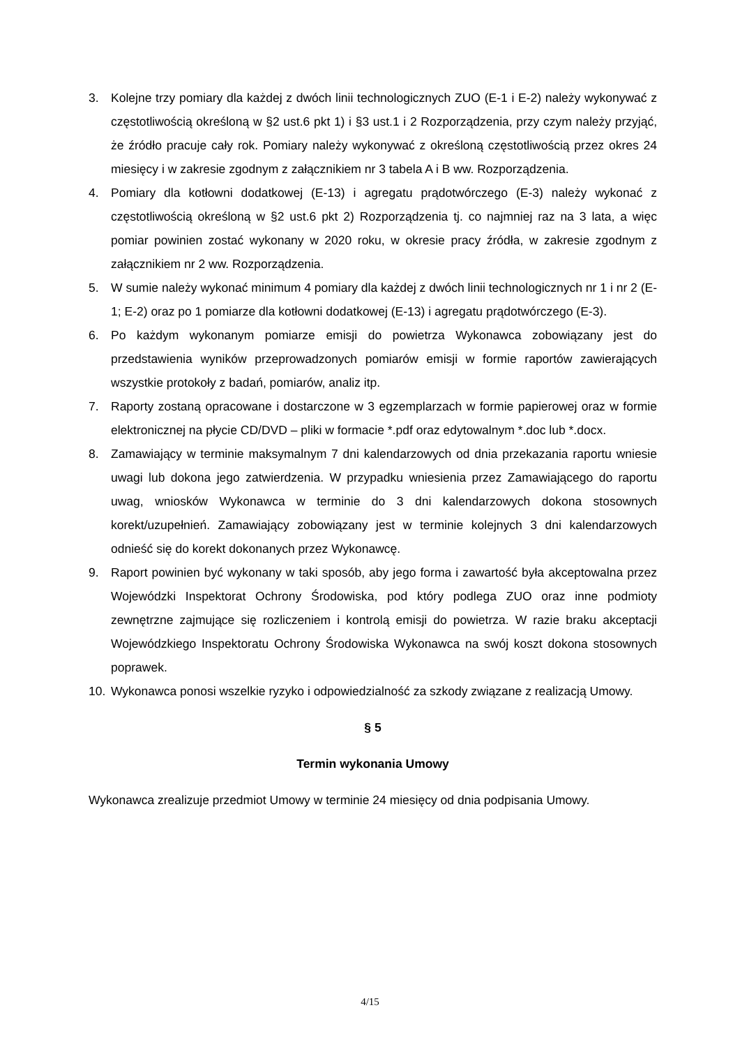3. Kolejne trzy pomiary dla każdej z dwóch linii technologicznych ZUO (E-1 i E-2) należy wykonywać z częstotliwością określoną w §2 ust.6 pkt 1) i §3 ust.1 i 2 Rozporządzenia, przy czym należy przyjąć, że źródło pracuje cały rok. Pomiary należy wykonywać z określoną częstotliwością przez okres 24 miesięcy i w zakresie zgodnym z załącznikiem nr 3 tabela A i B ww. Rozporządzenia.
4. Pomiary dla kotłowni dodatkowej (E-13) i agregatu prądotwórczego (E-3) należy wykonać z częstotliwością określoną w §2 ust.6 pkt 2) Rozporządzenia tj. co najmniej raz na 3 lata, a więc pomiar powinien zostać wykonany w 2020 roku, w okresie pracy źródła, w zakresie zgodnym z załącznikiem nr 2 ww. Rozporządzenia.
5. W sumie należy wykonać minimum 4 pomiary dla każdej z dwóch linii technologicznych nr 1 i nr 2 (E-1; E-2) oraz po 1 pomiarze dla kotłowni dodatkowej (E-13) i agregatu prądotwórczego (E-3).
6. Po każdym wykonanym pomiarze emisji do powietrza Wykonawca zobowiązany jest do przedstawienia wyników przeprowadzonych pomiarów emisji w formie raportów zawierających wszystkie protokoły z badań, pomiarów, analiz itp.
7. Raporty zostaną opracowane i dostarczone w 3 egzemplarzach w formie papierowej oraz w formie elektronicznej na płycie CD/DVD – pliki w formacie *.pdf oraz edytowalnym *.doc lub *.docx.
8. Zamawiający w terminie maksymalnym 7 dni kalendarzowych od dnia przekazania raportu wniesie uwagi lub dokona jego zatwierdzenia. W przypadku wniesienia przez Zamawiającego do raportu uwag, wniosków Wykonawca w terminie do 3 dni kalendarzowych dokona stosownych korekt/uzupełnień. Zamawiający zobowiązany jest w terminie kolejnych 3 dni kalendarzowych odnieść się do korekt dokonanych przez Wykonawcę.
9. Raport powinien być wykonany w taki sposób, aby jego forma i zawartość była akceptowalna przez Wojewódzki Inspektorat Ochrony Środowiska, pod który podlega ZUO oraz inne podmioty zewnętrzne zajmujące się rozliczeniem i kontrolą emisji do powietrza. W razie braku akceptacji Wojewódzkiego Inspektoratu Ochrony Środowiska Wykonawca na swój koszt dokona stosownych poprawek.
10. Wykonawca ponosi wszelkie ryzyko i odpowiedzialność za szkody związane z realizacją Umowy.
§ 5
Termin wykonania Umowy
Wykonawca zrealizuje przedmiot Umowy w terminie 24 miesięcy od dnia podpisania Umowy.
4/15